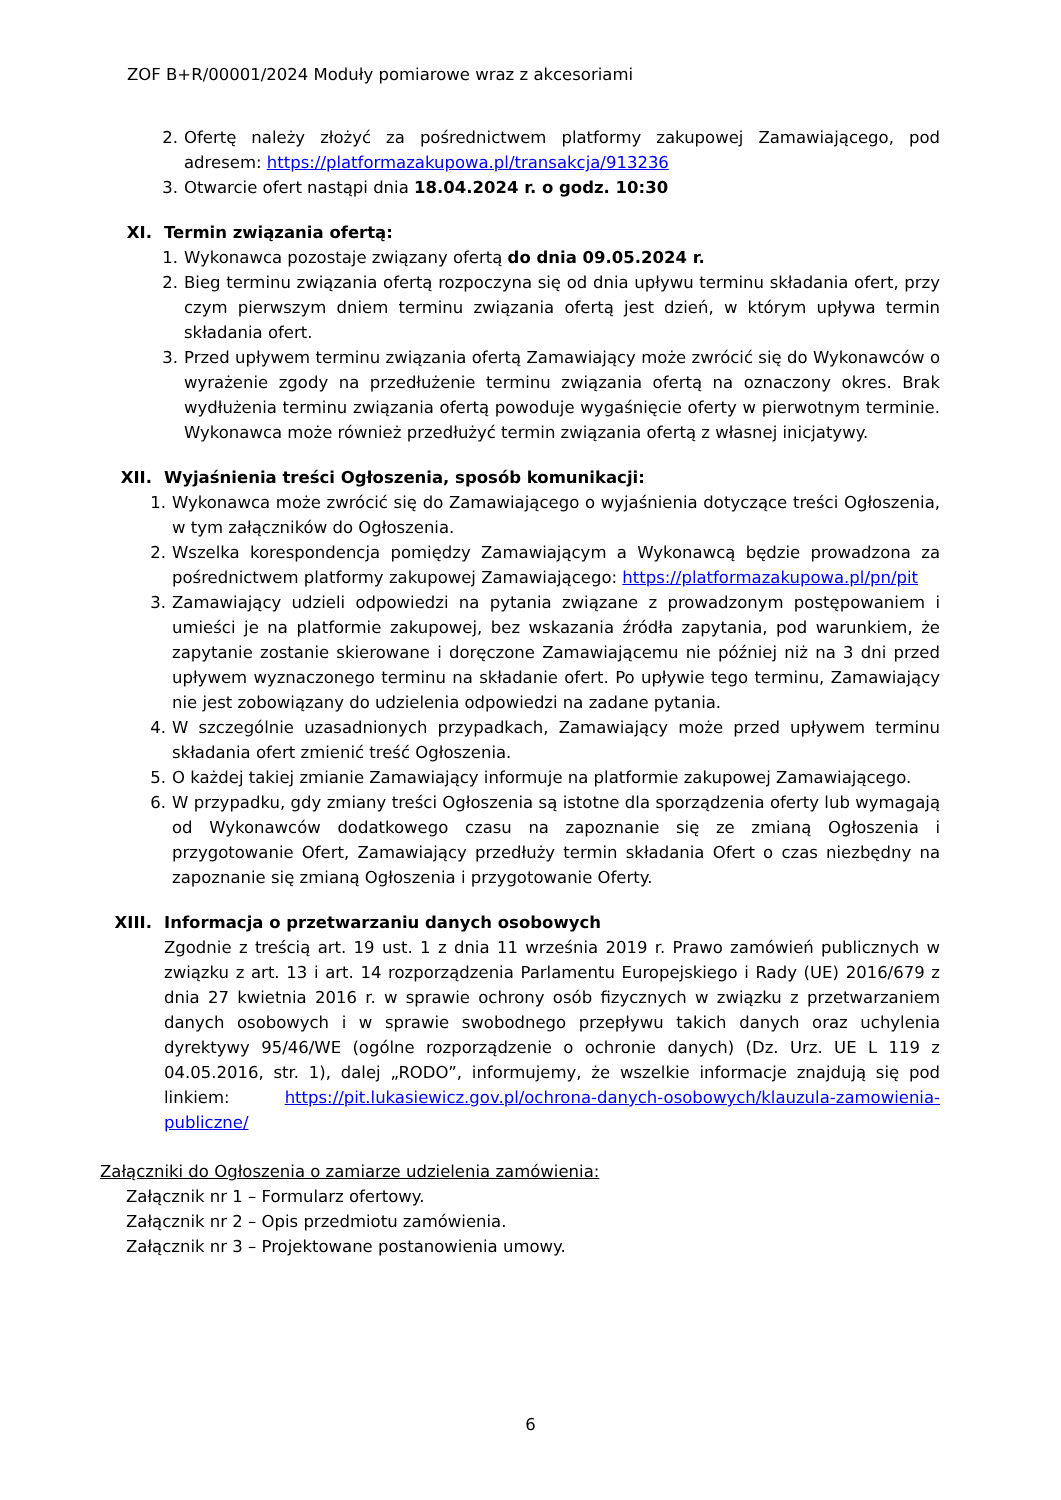ZOF B+R/00001/2024 Moduły pomiarowe wraz z akcesoriami
2. Ofertę należy złożyć za pośrednictwem platformy zakupowej Zamawiającego, pod adresem: https://platformazakupowa.pl/transakcja/913236
3. Otwarcie ofert nastąpi dnia 18.04.2024 r. o godz. 10:30
XI. Termin związania ofertą:
1. Wykonawca pozostaje związany ofertą do dnia 09.05.2024 r.
2. Bieg terminu związania ofertą rozpoczyna się od dnia upływu terminu składania ofert, przy czym pierwszym dniem terminu związania ofertą jest dzień, w którym upływa termin składania ofert.
3. Przed upływem terminu związania ofertą Zamawiający może zwrócić się do Wykonawców o wyrażenie zgody na przedłużenie terminu związania ofertą na oznaczony okres. Brak wydłużenia terminu związania ofertą powoduje wygaśnięcie oferty w pierwotnym terminie. Wykonawca może również przedłużyć termin związania ofertą z własnej inicjatywy.
XII. Wyjaśnienia treści Ogłoszenia, sposób komunikacji:
1. Wykonawca może zwrócić się do Zamawiającego o wyjaśnienia dotyczące treści Ogłoszenia, w tym załączników do Ogłoszenia.
2. Wszelka korespondencja pomiędzy Zamawiającym a Wykonawcą będzie prowadzona za pośrednictwem platformy zakupowej Zamawiającego: https://platformazakupowa.pl/pn/pit
3. Zamawiający udzieli odpowiedzi na pytania związane z prowadzonym postępowaniem i umieści je na platformie zakupowej, bez wskazania źródła zapytania, pod warunkiem, że zapytanie zostanie skierowane i doręczone Zamawiającemu nie później niż na 3 dni przed upływem wyznaczonego terminu na składanie ofert. Po upływie tego terminu, Zamawiający nie jest zobowiązany do udzielenia odpowiedzi na zadane pytania.
4. W szczególnie uzasadnionych przypadkach, Zamawiający może przed upływem terminu składania ofert zmienić treść Ogłoszenia.
5. O każdej takiej zmianie Zamawiający informuje na platformie zakupowej Zamawiającego.
6. W przypadku, gdy zmiany treści Ogłoszenia są istotne dla sporządzenia oferty lub wymagają od Wykonawców dodatkowego czasu na zapoznanie się ze zmianą Ogłoszenia i przygotowanie Ofert, Zamawiający przedłuży termin składania Ofert o czas niezbędny na zapoznanie się zmianą Ogłoszenia i przygotowanie Oferty.
XIII. Informacja o przetwarzaniu danych osobowych
Zgodnie z treścią art. 19 ust. 1 z dnia 11 września 2019 r. Prawo zamówień publicznych w związku z art. 13 i art. 14 rozporządzenia Parlamentu Europejskiego i Rady (UE) 2016/679 z dnia 27 kwietnia 2016 r. w sprawie ochrony osób fizycznych w związku z przetwarzaniem danych osobowych i w sprawie swobodnego przepływu takich danych oraz uchylenia dyrektywy 95/46/WE (ogólne rozporządzenie o ochronie danych) (Dz. Urz. UE L 119 z 04.05.2016, str. 1), dalej „RODO”, informujemy, że wszelkie informacje znajdują się pod linkiem: https://pit.lukasiewicz.gov.pl/ochrona-danych-osobowych/klauzula-zamowienia-publiczne/
Załączniki do Ogłoszenia o zamiarze udzielenia zamówienia:
Załącznik nr 1 – Formularz ofertowy.
Załącznik nr 2 – Opis przedmiotu zamówienia.
Załącznik nr 3 – Projektowane postanowienia umowy.
6